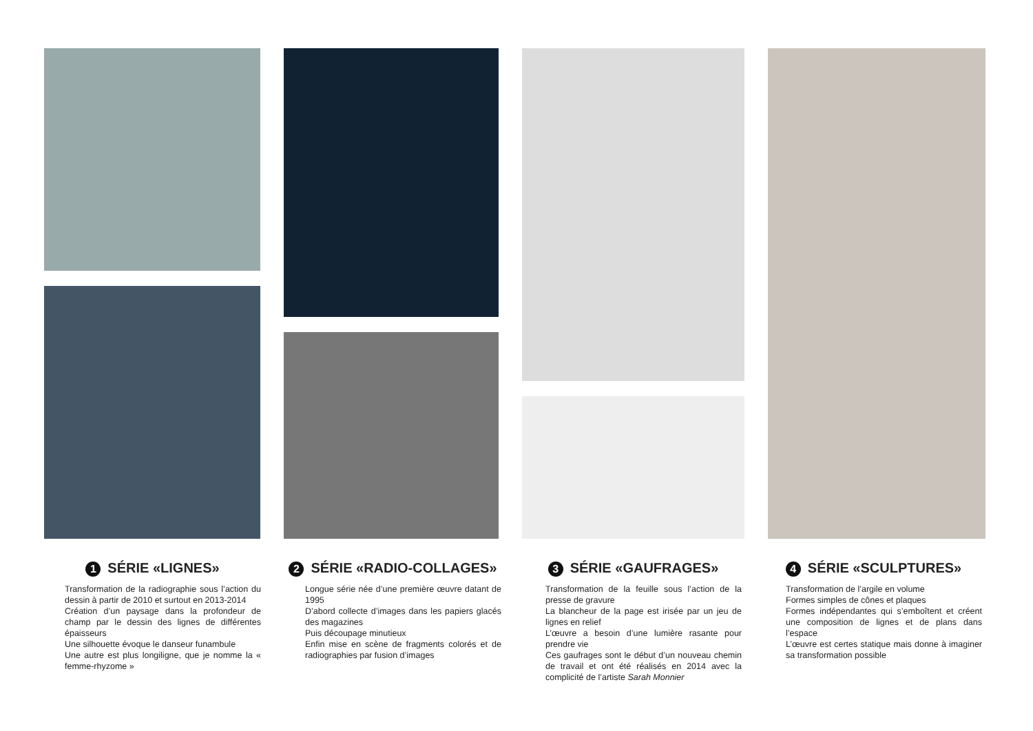1 SÉRIE «LIGNES»
Transformation de la radiographie sous l’action du dessin à partir de 2010 et surtout en 2013-2014
Création d’un paysage dans la profondeur de champ par le dessin des lignes de différentes épaisseurs
Une silhouette évoque le danseur funambule
Une autre est plus longiligne, que je nomme la « femme-rhyzome »
2 SÉRIE «RADIO-COLLAGES»
Longue série née d’une première œuvre datant de 1995
D’abord collecte d’images dans les papiers glacés des magazines
Puis découpage minutieux
Enfin mise en scène de fragments colorés et de radiographies par fusion d’images
3 SÉRIE «GAUFRAGES»
Transformation de la feuille sous l’action de la presse de gravure
La blancheur de la page est irisée par un jeu de lignes en relief
L’œuvre a besoin d’une lumière rasante pour prendre vie
Ces gaufrages sont le début d’un nouveau chemin de travail et ont été réalisés en 2014 avec la complicité de l’artiste Sarah Monnier
4 SÉRIE «SCULPTURES»
Transformation de l’argile en volume
Formes simples de cônes et plaques
Formes indépendantes qui s’emboîtent et créent une composition de lignes et de plans dans l’espace
L’œuvre est certes statique mais donne à imaginer sa transformation possible